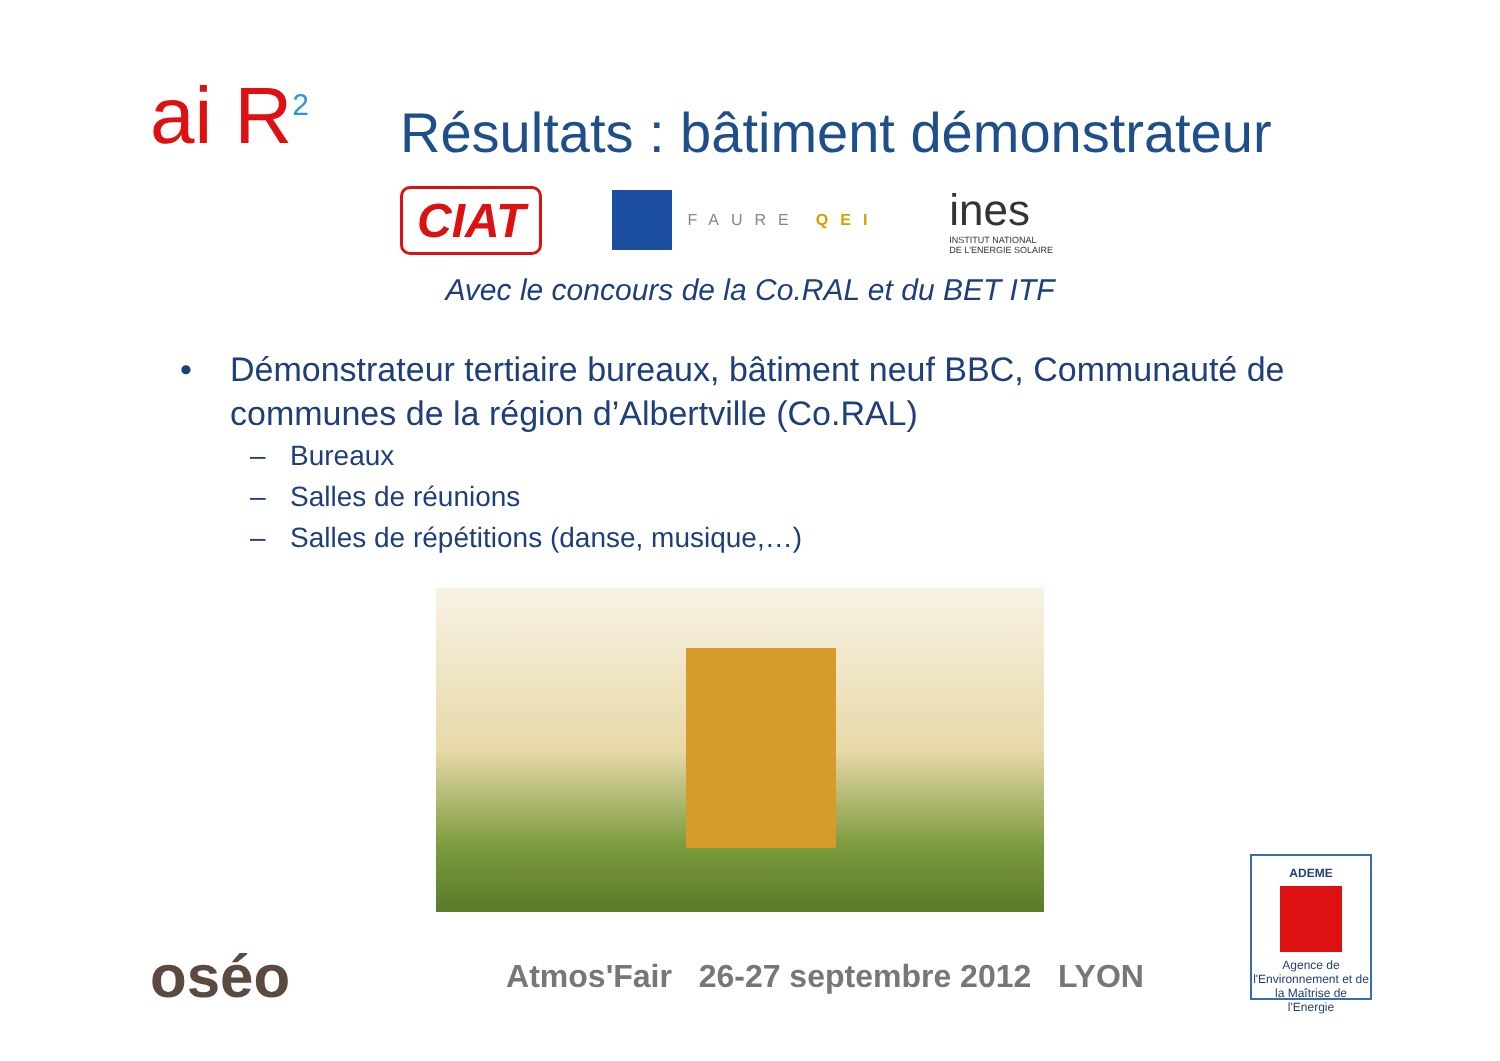ai R<sup>2</sup>
Résultats : bâtiment démonstrateur
CIAT
FAURE QEI
ines
INSTITUT NATIONAL
DE L'ENERGIE SOLAIRE
Avec le concours de la Co.RAL et du BET ITF
• Démonstrateur tertiaire bureaux, bâtiment neuf BBC, Communauté de communes de la région d’Albertville (Co.RAL)
– Bureaux
– Salles de réunions
– Salles de répétitions (danse, musique,…)
oséo
Atmos'Fair 26-27 septembre 2012 LYON
ADEME
Agence de l'Environnement et de la Maîtrise de l'Energie